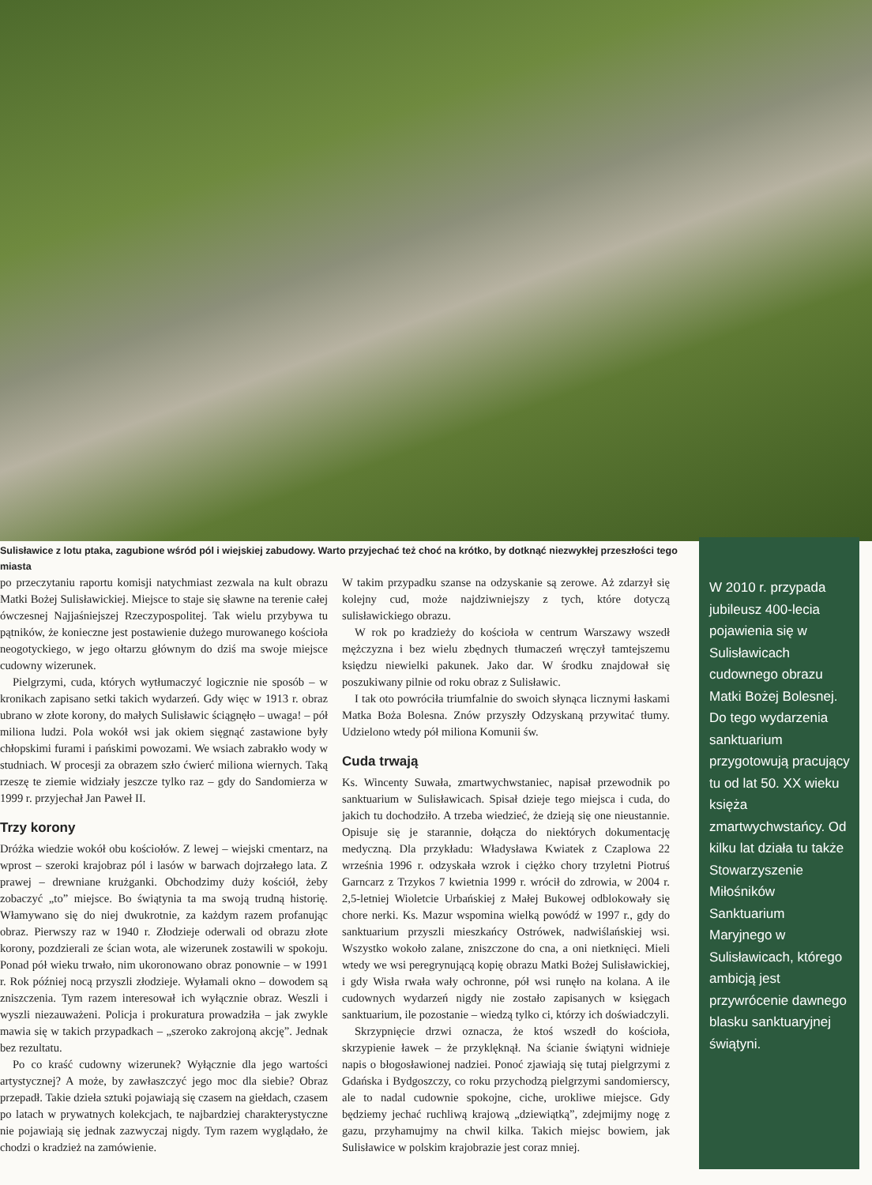Sulisławice z lotu ptaka, zagubione wśród pól i wiejskiej zabudowy. Warto przyjechać też choć na krótko, by dotknąć niezwykłej przeszłości tego miasta
W 2010 r. przypada jubileusz 400-lecia pojawienia się w Sulisławicach cudownego obrazu Matki Bożej Bolesnej. Do tego wydarzenia sanktuarium przygotowują pracujący tu od lat 50. XX wieku księża zmartwychwstańcy. Od kilku lat działa tu także Stowarzyszenie Miłośników Sanktuarium Maryjnego w Sulisławicach, którego ambicją jest przywrócenie dawnego blasku sanktuaryjnej świątyni.
po przeczytaniu raportu komisji natychmiast zezwala na kult obrazu Matki Bożej Sulisławickiej. Miejsce to staje się sławne na terenie całej ówczesnej Najjaśniejszej Rzeczypospolitej. Tak wielu przybywa tu pątników, że konieczne jest postawienie dużego murowanego kościoła neogotyckiego, w jego ołtarzu głównym do dziś ma swoje miejsce cudowny wizerunek.
Pielgrzymi, cuda, których wytłumaczyć logicznie nie sposób – w kronikach zapisano setki takich wydarzeń. Gdy więc w 1913 r. obraz ubrano w złote korony, do małych Sulisławic ściągnęło – uwaga! – pół miliona ludzi. Pola wokół wsi jak okiem sięgnąć zastawione były chłopskimi furami i pańskimi powozami. We wsiach zabrakło wody w studniach. W procesji za obrazem szło ćwierć miliona wiernych. Taką rzeszę te ziemie widziały jeszcze tylko raz – gdy do Sandomierza w 1999 r. przyjechał Jan Paweł II.
Trzy korony
Dróżka wiedzie wokół obu kościołów. Z lewej – wiejski cmentarz, na wprost – szeroki krajobraz pól i lasów w barwach dojrzałego lata. Z prawej – drewniane krużganki. Obchodzimy duży kościół, żeby zobaczyć „to” miejsce. Bo świątynia ta ma swoją trudną historię. Włamywano się do niej dwukrotnie, za każdym razem profanując obraz. Pierwszy raz w 1940 r. Złodzieje oderwali od obrazu złote korony, pozdzierali ze ścian wota, ale wizerunek zostawili w spokoju. Ponad pół wieku trwało, nim ukoronowano obraz ponownie – w 1991 r. Rok później nocą przyszli złodzieje. Wyłamali okno – dowodem są zniszczenia. Tym razem interesował ich wyłącznie obraz. Weszli i wyszli niezauważeni. Policja i prokuratura prowadziła – jak zwykle mawia się w takich przypadkach – „szeroko zakrojoną akcję”. Jednak bez rezultatu.
Po co kraść cudowny wizerunek? Wyłącznie dla jego wartości artystycznej? A może, by zawłaszczyć jego moc dla siebie? Obraz przepadł. Takie dzieła sztuki pojawiają się czasem na giełdach, czasem po latach w prywatnych kolekcjach, te najbardziej charakterystyczne nie pojawiają się jednak zazwyczaj nigdy. Tym razem wyglądało, że chodzi o kradzież na zamówienie.
W takim przypadku szanse na odzyskanie są zerowe. Aż zdarzył się kolejny cud, może najdziwniejszy z tych, które dotyczą sulisławickiego obrazu.
W rok po kradzieży do kościoła w centrum Warszawy wszedł mężczyzna i bez wielu zbędnych tłumaczeń wręczył tamtejszemu księdzu niewielki pakunek. Jako dar. W środku znajdował się poszukiwany pilnie od roku obraz z Sulisławic.
I tak oto powróciła triumfalnie do swoich słynąca licznymi łaskami Matka Boża Bolesna. Znów przyszły Odzyskaną przywitać tłumy. Udzielono wtedy pół miliona Komunii św.
Cuda trwają
Ks. Wincenty Suwała, zmartwychwstaniec, napisał przewodnik po sanktuarium w Sulisławicach. Spisał dzieje tego miejsca i cuda, do jakich tu dochodziło. A trzeba wiedzieć, że dzieją się one nieustannie. Opisuje się je starannie, dołącza do niektórych dokumentację medyczną. Dla przykładu: Władysława Kwiatek z Czaplowa 22 września 1996 r. odzyskała wzrok i ciężko chory trzyletni Piotruś Garncarz z Trzykos 7 kwietnia 1999 r. wrócił do zdrowia, w 2004 r. 2,5-letniej Wioletcie Urbańskiej z Małej Bukowej odblokowały się chore nerki. Ks. Mazur wspomina wielką powódź w 1997 r., gdy do sanktuarium przyszli mieszkańcy Ostrówek, nadwiślańskiej wsi. Wszystko wokoło zalane, zniszczone do cna, a oni nietknięci. Mieli wtedy we wsi peregrynującą kopię obrazu Matki Bożej Sulisławickiej, i gdy Wisła rwała wały ochronne, pół wsi runęło na kolana. A ile cudownych wydarzeń nigdy nie zostało zapisanych w księgach sanktuarium, ile pozostanie – wiedzą tylko ci, którzy ich doświadczyli.
Skrzypnięcie drzwi oznacza, że ktoś wszedł do kościoła, skrzypienie ławek – że przyklęknął. Na ścianie świątyni widnieje napis o błogosławionej nadziei. Ponoć zjawiają się tutaj pielgrzymi z Gdańska i Bydgoszczy, co roku przychodzą pielgrzymi sandomierscy, ale to nadal cudownie spokojne, ciche, urokliwe miejsce. Gdy będziemy jechać ruchliwą krajową „dziewiątką”, zdejmijmy nogę z gazu, przyhamujmy na chwil kilka. Takich miejsc bowiem, jak Sulisławice w polskim krajobrazie jest coraz mniej.